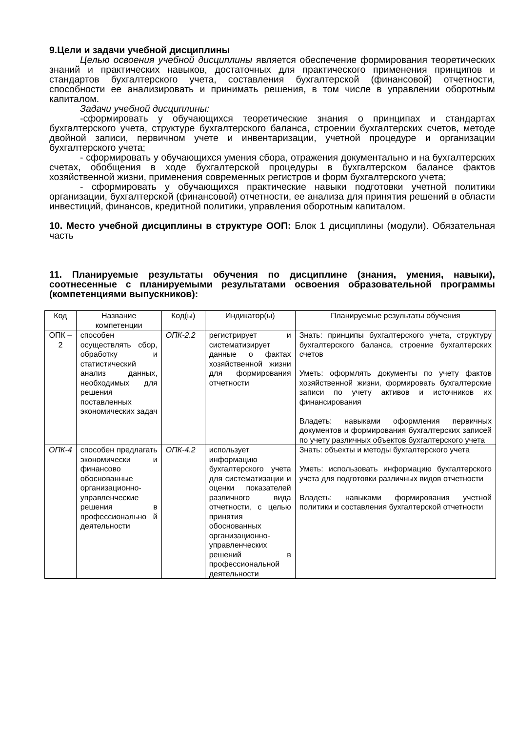9.Цели и задачи учебной дисциплины
Целью освоения учебной дисциплины является обеспечение формирования теоретических знаний и практических навыков, достаточных для практического применения принципов и стандартов бухгалтерского учета, составления бухгалтерской (финансовой) отчетности, способности ее анализировать и принимать решения, в том числе в управлении оборотным капиталом.
Задачи учебной дисциплины:
-сформировать у обучающихся теоретические знания о принципах и стандартах бухгалтерского учета, структуре бухгалтерского баланса, строении бухгалтерских счетов, методе двойной записи, первичном учете и инвентаризации, учетной процедуре и организации бухгалтерского учета;
- сформировать у обучающихся умения сбора, отражения документально и на бухгалтерских счетах, обобщения в ходе бухгалтерской процедуры в бухгалтерском балансе фактов хозяйственной жизни, применения современных регистров и форм бухгалтерского учета;
- сформировать у обучающихся практические навыки подготовки учетной политики организации, бухгалтерской (финансовой) отчетности, ее анализа для принятия решений в области инвестиций, финансов, кредитной политики, управления оборотным капиталом.
10. Место учебной дисциплины в структуре ООП: Блок 1 дисциплины (модули). Обязательная часть
11. Планируемые результаты обучения по дисциплине (знания, умения, навыки), соотнесенные с планируемыми результатами освоения образовательной программы (компетенциями выпускников):
| Код | Название компетенции | Код(ы) | Индикатор(ы) | Планируемые результаты обучения |
| --- | --- | --- | --- | --- |
| ОПК – 2 | способен осуществлять сбор, обработку и статистический анализ данных, необходимых для решения поставленных экономических задач | ОПК-2.2 | регистрирует и систематизирует данные о фактах хозяйственной жизни для формирования отчетности | Знать: принципы бухгалтерского учета, структуру бухгалтерского баланса, строение бухгалтерских счетов Уметь: оформлять документы по учету фактов хозяйственной жизни, формировать бухгалтерские записи по учету активов и источников их финансирования Владеть: навыками оформления первичных документов и формирования бухгалтерских записей по учету различных объектов бухгалтерского учета |
| ОПК-4 | способен предлагать экономически и финансово обоснованные организационно-управленческие решения в профессионально й деятельности | ОПК-4.2 | использует информацию бухгалтерского учета для систематизации и оценки показателей различного вида отчетности, с целью принятия обоснованных организационно-управленческих решений в профессиональной деятельности | Знать: объекты и методы бухгалтерского учета Уметь: использовать информацию бухгалтерского учета для подготовки различных видов отчетности Владеть: навыками формирования учетной политики и составления бухгалтерской отчетности |